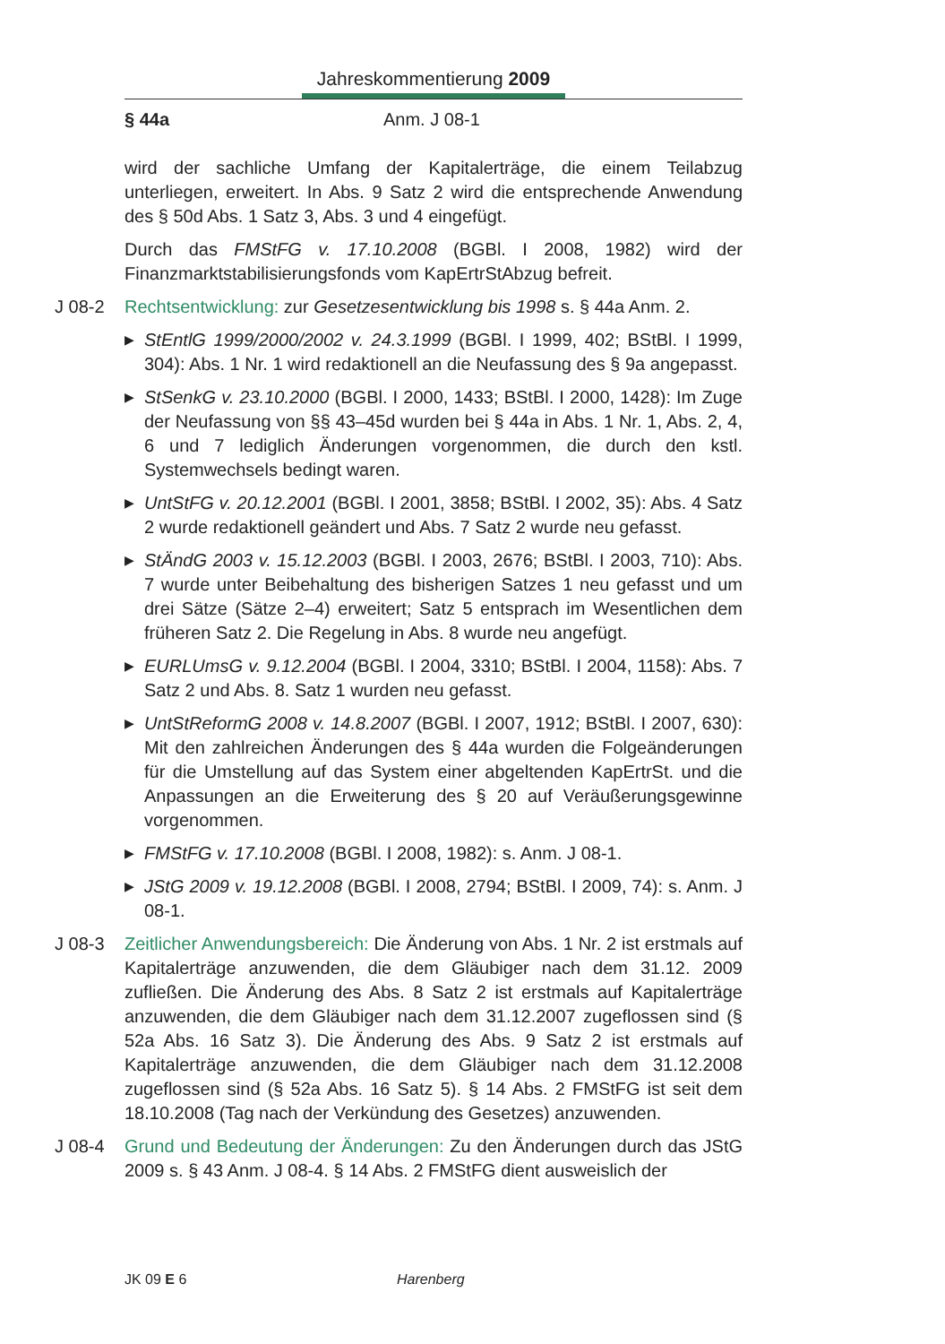Jahreskommentierung 2009
§ 44a Anm. J 08-1
wird der sachliche Umfang der Kapitalerträge, die einem Teilabzug unterliegen, erweitert. In Abs. 9 Satz 2 wird die entsprechende Anwendung des § 50d Abs. 1 Satz 3, Abs. 3 und 4 eingefügt.
Durch das FMStFG v. 17.10.2008 (BGBl. I 2008, 1982) wird der Finanzmarktstabilisierungsfonds vom KapErtrStAbzug befreit.
J 08-2 Rechtsentwicklung: zur Gesetzesentwicklung bis 1998 s. § 44a Anm. 2.
▶ StEntlG 1999/2000/2002 v. 24.3.1999 (BGBl. I 1999, 402; BStBl. I 1999, 304): Abs. 1 Nr. 1 wird redaktionell an die Neufassung des § 9a angepasst.
▶ StSenkG v. 23.10.2000 (BGBl. I 2000, 1433; BStBl. I 2000, 1428): Im Zuge der Neufassung von §§ 43–45d wurden bei § 44a in Abs. 1 Nr. 1, Abs. 2, 4, 6 und 7 lediglich Änderungen vorgenommen, die durch den kstl. Systemwechsels bedingt waren.
▶ UntStFG v. 20.12.2001 (BGBl. I 2001, 3858; BStBl. I 2002, 35): Abs. 4 Satz 2 wurde redaktionell geändert und Abs. 7 Satz 2 wurde neu gefasst.
▶ StÄndG 2003 v. 15.12.2003 (BGBl. I 2003, 2676; BStBl. I 2003, 710): Abs. 7 wurde unter Beibehaltung des bisherigen Satzes 1 neu gefasst und um drei Sätze (Sätze 2–4) erweitert; Satz 5 entsprach im Wesentlichen dem früheren Satz 2. Die Regelung in Abs. 8 wurde neu angefügt.
▶ EURLUmsG v. 9.12.2004 (BGBl. I 2004, 3310; BStBl. I 2004, 1158): Abs. 7 Satz 2 und Abs. 8. Satz 1 wurden neu gefasst.
▶ UntStReformG 2008 v. 14.8.2007 (BGBl. I 2007, 1912; BStBl. I 2007, 630): Mit den zahlreichen Änderungen des § 44a wurden die Folgeänderungen für die Umstellung auf das System einer abgeltenden KapErtrSt. und die Anpassungen an die Erweiterung des § 20 auf Veräußerungsgewinne vorgenommen.
▶ FMStFG v. 17.10.2008 (BGBl. I 2008, 1982): s. Anm. J 08-1.
▶ JStG 2009 v. 19.12.2008 (BGBl. I 2008, 2794; BStBl. I 2009, 74): s. Anm. J 08-1.
J 08-3 Zeitlicher Anwendungsbereich: Die Änderung von Abs. 1 Nr. 2 ist erstmals auf Kapitalerträge anzuwenden, die dem Gläubiger nach dem 31.12. 2009 zufließen. Die Änderung des Abs. 8 Satz 2 ist erstmals auf Kapitalerträge anzuwenden, die dem Gläubiger nach dem 31.12.2007 zugeflossen sind (§ 52a Abs. 16 Satz 3). Die Änderung des Abs. 9 Satz 2 ist erstmals auf Kapitalerträge anzuwenden, die dem Gläubiger nach dem 31.12.2008 zugeflossen sind (§ 52a Abs. 16 Satz 5). § 14 Abs. 2 FMStFG ist seit dem 18.10.2008 (Tag nach der Verkündung des Gesetzes) anzuwenden.
J 08-4 Grund und Bedeutung der Änderungen: Zu den Änderungen durch das JStG 2009 s. § 43 Anm. J 08-4. § 14 Abs. 2 FMStFG dient ausweislich der
JK 09 E 6 Harenberg